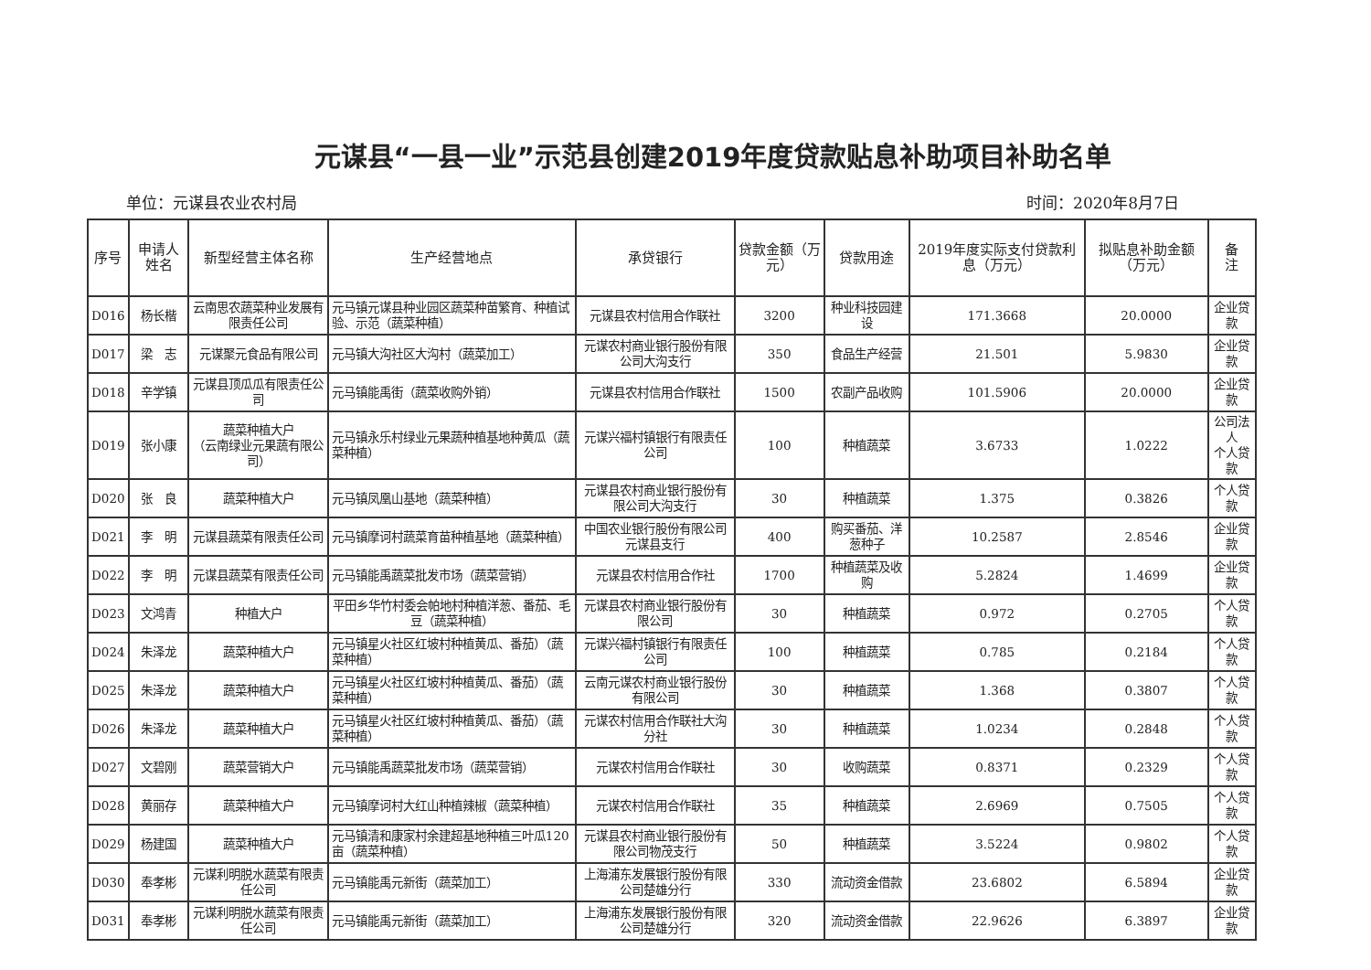元谋县“一县一业”示范县创建2019年度贷款贴息补助项目补助名单
单位：元谋县农业农村局 时间：2020年8月7日
| 序号 | 申请人姓名 | 新型经营主体名称 | 生产经营地点 | 承贷银行 | 贷款金额（万元） | 贷款用途 | 2019年度实际支付贷款利息（万元） | 拟贴息补助金额（万元） | 备 注 |
| --- | --- | --- | --- | --- | --- | --- | --- | --- | --- |
| D016 | 杨长楷 | 云南思农蔬菜种业发展有限责任公司 | 元马镇元谋县种业园区蔬菜种苗繁育、种植试验、示范（蔬菜种植） | 元谋县农村信用合作联社 | 3200 | 种业科技园建设 | 171.3668 | 20.0000 | 企业贷款 |
| D017 | 梁 志 | 元谋聚元食品有限公司 | 元马镇大沟社区大沟村（蔬菜加工） | 元谋农村商业银行股份有限公司大沟支行 | 350 | 食品生产经营 | 21.501 | 5.9830 | 企业贷款 |
| D018 | 辛学镇 | 元谋县顶瓜瓜有限责任公司 | 元马镇能禹街（蔬菜收购外销） | 元谋县农村信用合作联社 | 1500 | 农副产品收购 | 101.5906 | 20.0000 | 企业贷款 |
| D019 | 张小康 | 蔬菜种植大户 （云南绿业元果蔬有限公司） | 元马镇永乐村绿业元果蔬种植基地种黄瓜（蔬菜种植） | 元谋兴福村镇银行有限责任公司 | 100 | 种植蔬菜 | 3.6733 | 1.0222 | 公司法人 个人贷款 |
| D020 | 张 良 | 蔬菜种植大户 | 元马镇凤凰山基地（蔬菜种植） | 元谋县农村商业银行股份有限公司大沟支行 | 30 | 种植蔬菜 | 1.375 | 0.3826 | 个人贷款 |
| D021 | 李 明 | 元谋县蔬菜有限责任公司 | 元马镇摩诃村蔬菜育苗种植基地（蔬菜种植） | 中国农业银行股份有限公司元谋县支行 | 400 | 购买番茄、洋葱种子 | 10.2587 | 2.8546 | 企业贷款 |
| D022 | 李 明 | 元谋县蔬菜有限责任公司 | 元马镇能禹蔬菜批发市场（蔬菜营销） | 元谋县农村信用合作社 | 1700 | 种植蔬菜及收购 | 5.2824 | 1.4699 | 企业贷款 |
| D023 | 文鸿青 | 种植大户 | 平田乡华竹村委会帕地村种植洋葱、番茄、毛豆（蔬菜种植） | 元谋县农村商业银行股份有限公司 | 30 | 种植蔬菜 | 0.972 | 0.2705 | 个人贷款 |
| D024 | 朱泽龙 | 蔬菜种植大户 | 元马镇星火社区红坡村种植黄瓜、番茄）（蔬菜种植） | 元谋兴福村镇银行有限责任公司 | 100 | 种植蔬菜 | 0.785 | 0.2184 | 个人贷款 |
| D025 | 朱泽龙 | 蔬菜种植大户 | 元马镇星火社区红坡村种植黄瓜、番茄）（蔬菜种植） | 云南元谋农村商业银行股份有限公司 | 30 | 种植蔬菜 | 1.368 | 0.3807 | 个人贷款 |
| D026 | 朱泽龙 | 蔬菜种植大户 | 元马镇星火社区红坡村种植黄瓜、番茄）（蔬菜种植） | 元谋农村信用合作联社大沟分社 | 30 | 种植蔬菜 | 1.0234 | 0.2848 | 个人贷款 |
| D027 | 文碧刚 | 蔬菜营销大户 | 元马镇能禹蔬菜批发市场（蔬菜营销） | 元谋农村信用合作联社 | 30 | 收购蔬菜 | 0.8371 | 0.2329 | 个人贷款 |
| D028 | 黄丽存 | 蔬菜种植大户 | 元马镇摩诃村大红山种植辣椒（蔬菜种植） | 元谋农村信用合作联社 | 35 | 种植蔬菜 | 2.6969 | 0.7505 | 个人贷款 |
| D029 | 杨建国 | 蔬菜种植大户 | 元马镇清和康家村余建超基地种植三叶瓜120亩（蔬菜种植） | 元谋县农村商业银行股份有限公司物茂支行 | 50 | 种植蔬菜 | 3.5224 | 0.9802 | 个人贷款 |
| D030 | 奉孝彬 | 元谋利明脱水蔬菜有限责任公司 | 元马镇能禹元新街（蔬菜加工） | 上海浦东发展银行股份有限公司楚雄分行 | 330 | 流动资金借款 | 23.6802 | 6.5894 | 企业贷款 |
| D031 | 奉孝彬 | 元谋利明脱水蔬菜有限责任公司 | 元马镇能禹元新街（蔬菜加工） | 上海浦东发展银行股份有限公司楚雄分行 | 320 | 流动资金借款 | 22.9626 | 6.3897 | 企业贷款 |